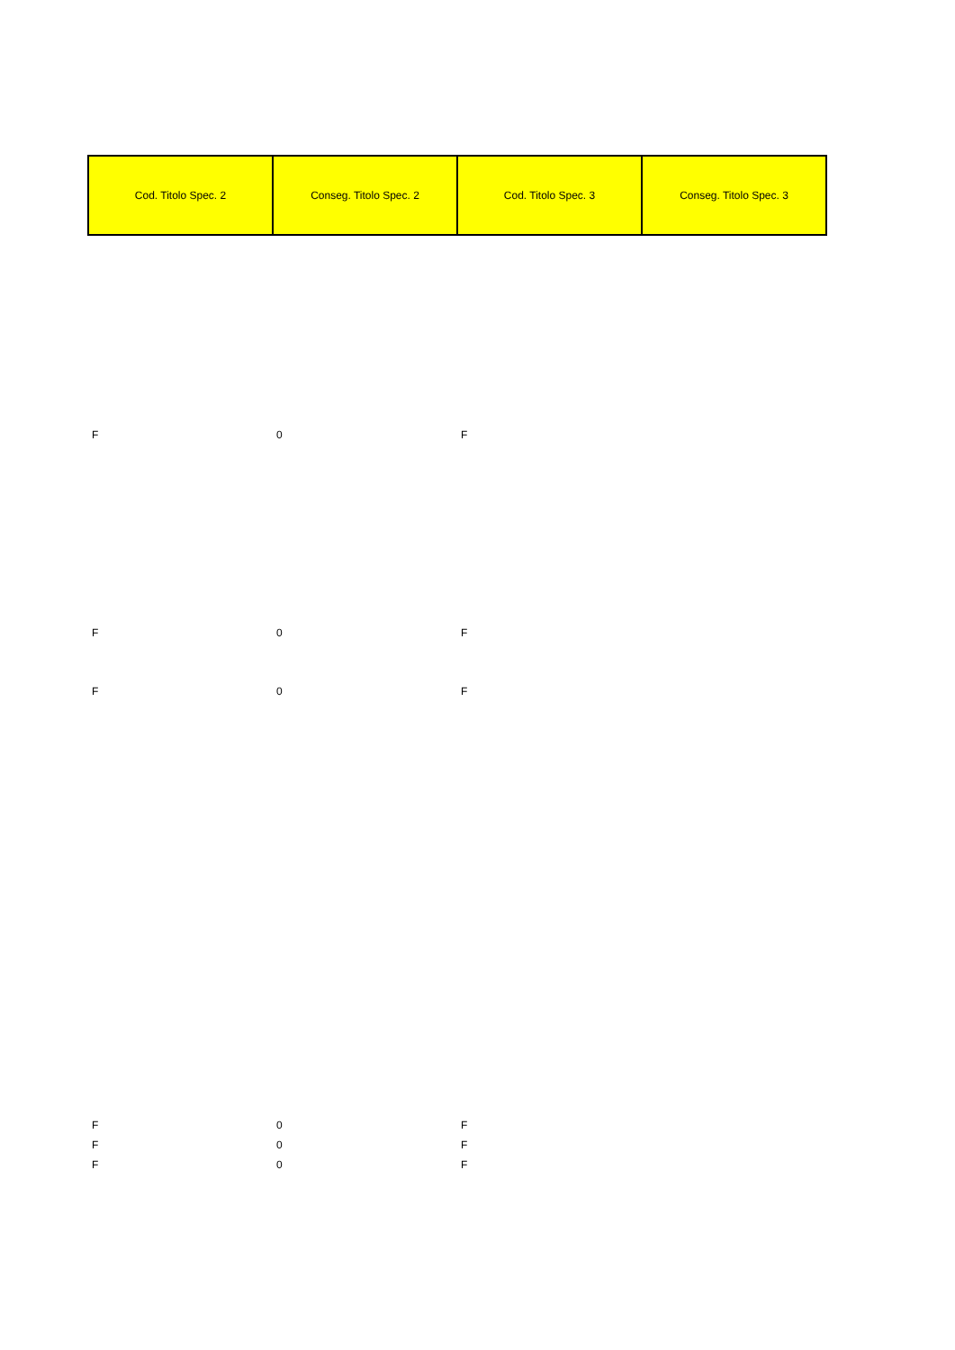| Cod. Titolo Spec. 2 | Conseg. Titolo Spec. 2 | Cod. Titolo Spec. 3 | Conseg. Titolo Spec. 3 |
| --- | --- | --- | --- |
| F | 0 | F | |
| F | 0 | F | |
| F | 0 | F | |
| F | 0 | F | |
| F | 0 | F | |
| F | 0 | F | |